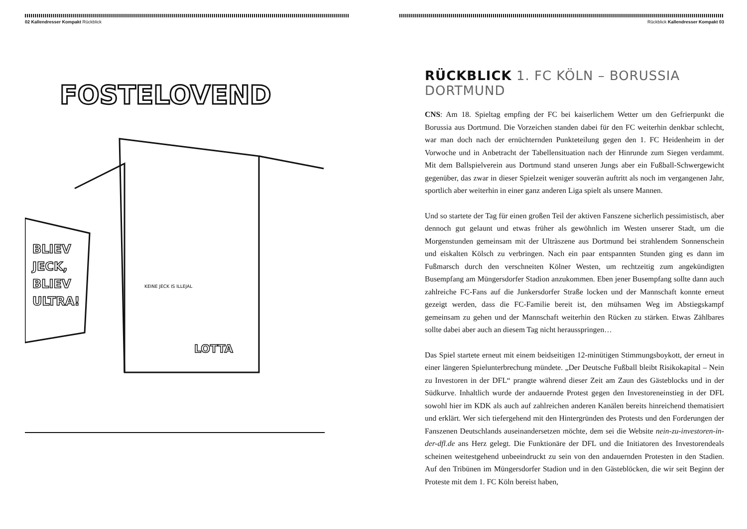02 Kallendresser Kompakt Rückblick
FOSTELOVEND
BLIEV
JECK,
BLIEV
ULTRA!
LOTTA
KEINE JECK IS ILLEJAL
Rückblick Kallendresser Kompakt 03
RÜCKBLICK 1. FC KÖLN – BORUSSIA DORTMUND
CNS: Am 18. Spieltag empfing der FC bei kaiserlichem Wetter um den Gefrierpunkt die Borussia aus Dortmund. Die Vorzeichen standen dabei für den FC weiterhin denkbar schlecht, war man doch nach der ernüchternden Punkteteilung gegen den 1. FC Heidenheim in der Vorwoche und in Anbetracht der Tabellensituation nach der Hinrunde zum Siegen verdammt. Mit dem Ballspielverein aus Dortmund stand unseren Jungs aber ein Fußball-Schwergewicht gegenüber, das zwar in dieser Spielzeit weniger souverän auftritt als noch im vergangenen Jahr, sportlich aber weiterhin in einer ganz anderen Liga spielt als unsere Mannen.
Und so startete der Tag für einen großen Teil der aktiven Fanszene sicherlich pessimistisch, aber dennoch gut gelaunt und etwas früher als gewöhnlich im Westen unserer Stadt, um die Morgenstunden gemeinsam mit der Ultràszene aus Dortmund bei strahlendem Sonnenschein und eiskalten Kölsch zu verbringen. Nach ein paar entspannten Stunden ging es dann im Fußmarsch durch den verschneiten Kölner Westen, um rechtzeitig zum angekündigten Busempfang am Müngersdorfer Stadion anzukommen. Eben jener Busempfang sollte dann auch zahlreiche FC-Fans auf die Junkersdorfer Straße locken und der Mannschaft konnte erneut gezeigt werden, dass die FC-Familie bereit ist, den mühsamen Weg im Abstiegskampf gemeinsam zu gehen und der Mannschaft weiterhin den Rücken zu stärken. Etwas Zählbares sollte dabei aber auch an diesem Tag nicht herausspringen…
Das Spiel startete erneut mit einem beidseitigen 12-minütigen Stimmungsboykott, der erneut in einer längeren Spielunterbrechung mündete. „Der Deutsche Fußball bleibt Risikokapital – Nein zu Investoren in der DFL“ prangte während dieser Zeit am Zaun des Gästeblocks und in der Südkurve. Inhaltlich wurde der andauernde Protest gegen den Investoreneinstieg in der DFL sowohl hier im KDK als auch auf zahlreichen anderen Kanälen bereits hinreichend thematisiert und erklärt. Wer sich tiefergehend mit den Hintergründen des Protests und den Forderungen der Fanszenen Deutschlands auseinandersetzen möchte, dem sei die Website nein-zu-investoren-in-der-dfl.de ans Herz gelegt. Die Funktionäre der DFL und die Initiatoren des Investorendeals scheinen weitestgehend unbeeindruckt zu sein von den andauernden Protesten in den Stadien. Auf den Tribünen im Müngersdorfer Stadion und in den Gästeblöcken, die wir seit Beginn der Proteste mit dem 1. FC Köln bereist haben,